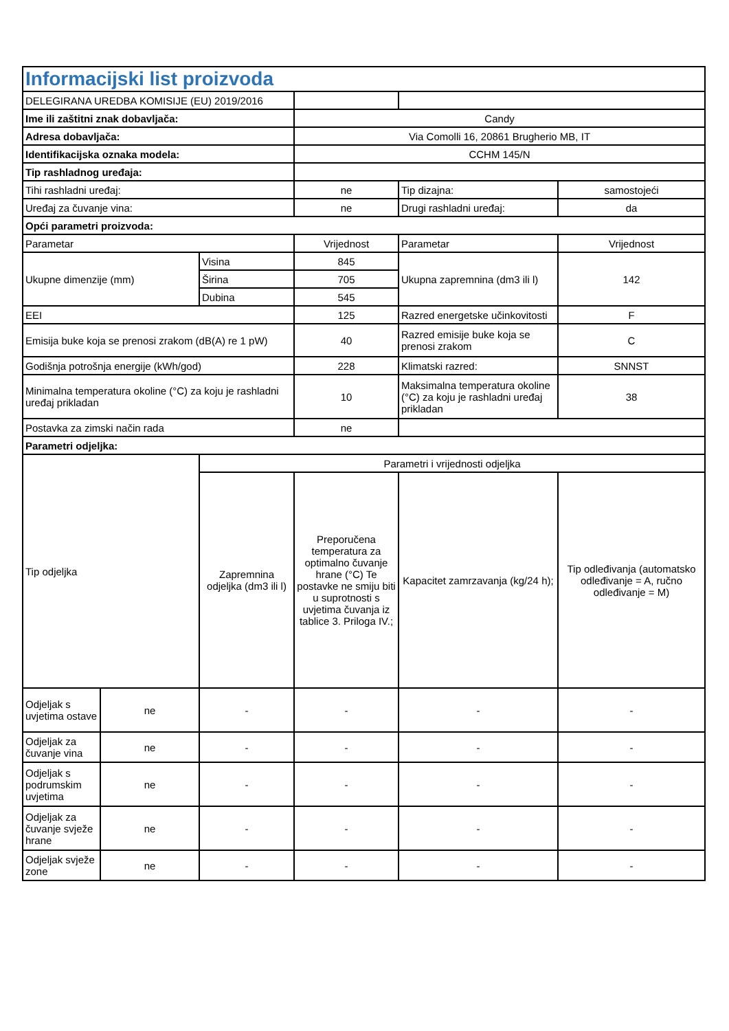| Informacijski list proizvoda | | | | | |
| --- | --- | --- | --- | --- | --- |
| DELEGIRANA UREDBA KOMISIJE (EU) 2019/2016 | | | | | |
| Ime ili zaštitni znak dobavljača: | | | Candy | | |
| Adresa dobavljača: | | | Via Comolli 16, 20861 Brugherio MB, IT | | |
| Identifikacijska oznaka modela: | | | CCHM 145/N | | |
| Tip rashladnog uređaja: | | | | | |
| Tihi rashladni uređaj: | | | ne | Tip dizajna: | samostojeći |
| Uređaj za čuvanje vina: | | | ne | Drugi rashladni uređaj: | da |
| Opći parametri proizvoda: | | | | | |
| Parametar | | | Vrijednost | Parametar | Vrijednost |
| Ukupne dimenzije (mm) | | Visina | 845 | Ukupna zapremnina (dm3 ili l) | 142 |
| | | Širina | 705 | | |
| | | Dubina | 545 | | |
| EEI | | | 125 | Razred energetske učinkovitosti | F |
| Emisija buke koja se prenosi zrakom (dB(A) re 1 pW) | | | 40 | Razred emisije buke koja se prenosi zrakom | C |
| Godišnja potrošnja energije (kWh/god) | | | 228 | Klimatski razred: | SNNST |
| Minimalna temperatura okoline (°C) za koju je rashladni uređaj prikladan | | | 10 | Maksimalna temperatura okoline (°C) za koju je rashladni uređaj prikladan | 38 |
| Postavka za zimski način rada | | | ne | | |
| Parametri odjeljka: | | | | | |
| Tip odjeljka | | Parametri i vrijednosti odjeljka | | | |
| | | Zapremnina odjeljka (dm3 ili l) | Preporučena temperatura za optimalno čuvanje hrane (°C) Te postavke ne smiju biti u suprotnosti s uvjetima čuvanja iz tablice 3. Priloga IV.; | Kapacitet zamrzavanja (kg/24 h); | Tip odleđivanja (automatsko odleđivanje = A, ručno odleđivanje = M) |
| Odjeljak s uvjetima ostave | ne | - | - | - | - |
| Odjeljak za čuvanje vina | ne | - | - | - | - |
| Odjeljak s podrumskim uvjetima | ne | - | - | - | - |
| Odjeljak za čuvanje svježe hrane | ne | - | - | - | - |
| Odjeljak svježe zone | ne | - | - | - | - |